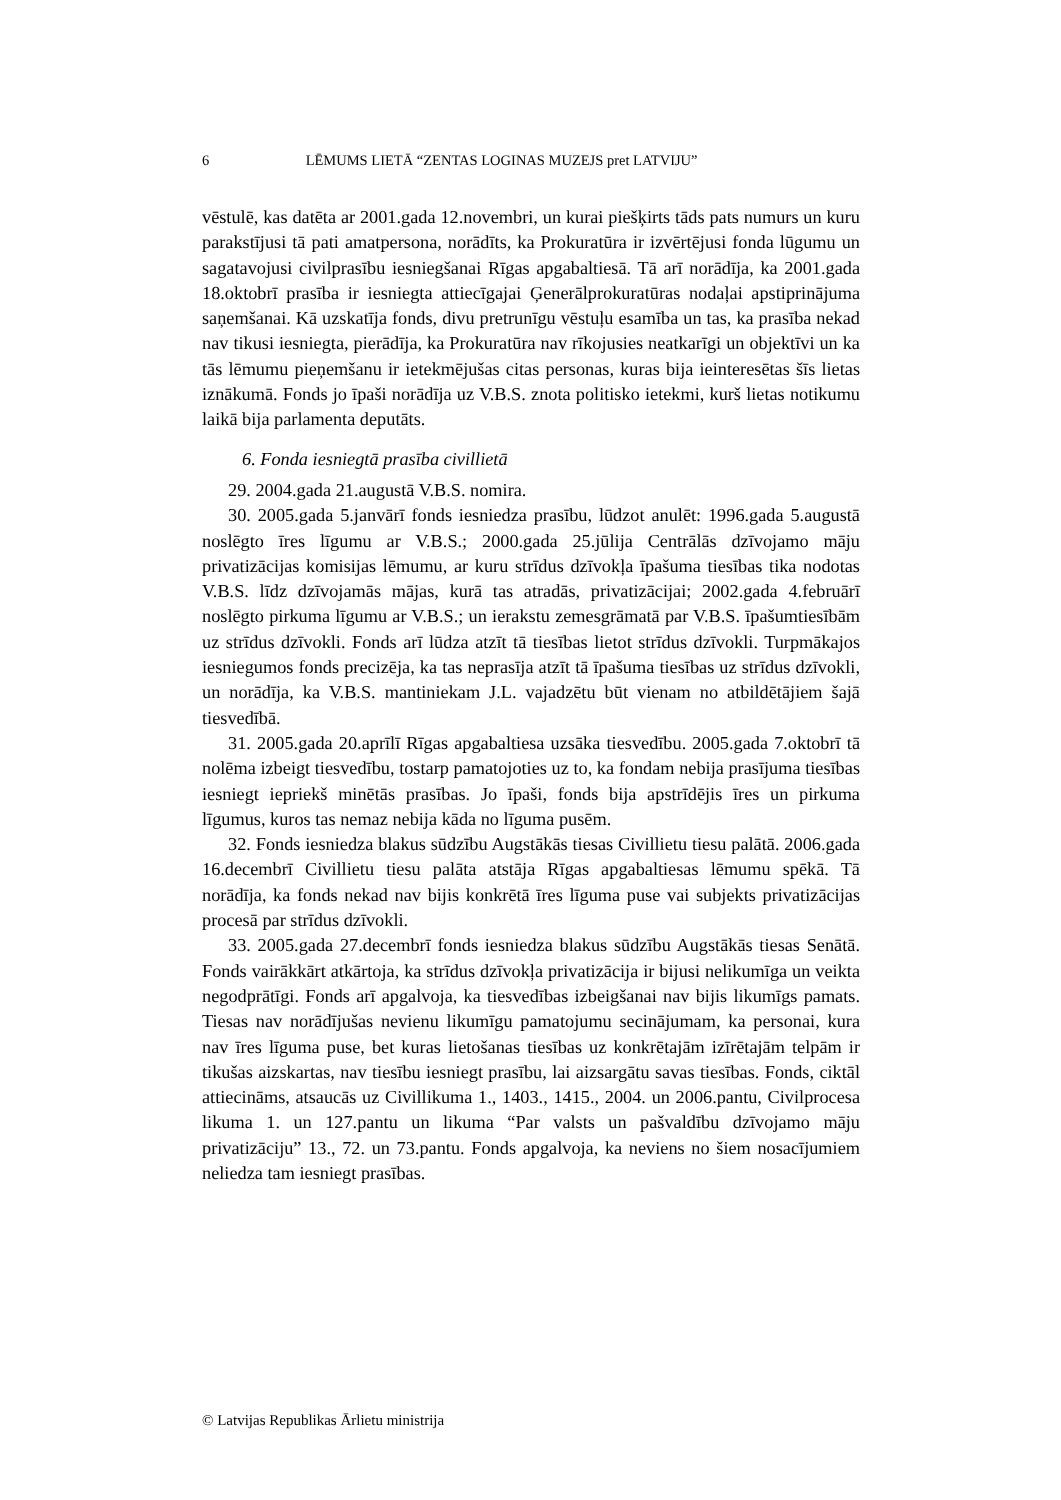6 LĒMUMS LIETĀ “ZENTAS LOGINAS MUZEJS pret LATVIJU”
vēstulē, kas datēta ar 2001.gada 12.novembri, un kurai piešķirts tāds pats numurs un kuru parakstījusi tā pati amatpersona, norādīts, ka Prokuratūra ir izvērtējusi fonda lūgumu un sagatavojusi civilprasību iesniegšanai Rīgas apgabaltiesā. Tā arī norādīja, ka 2001.gada 18.oktobrī prasība ir iesniegta attiecīgajai Ģenerālprokuratūras nodaļai apstiprinājuma saņemšanai. Kā uzskatīja fonds, divu pretrunīgu vēstuļu esamība un tas, ka prasība nekad nav tikusi iesniegta, pierādīja, ka Prokuratūra nav rīkojusies neatkarīgi un objektīvi un ka tās lēmumu pieņemšanu ir ietekmējušas citas personas, kuras bija ieinteresētas šīs lietas iznākumā. Fonds jo īpaši norādīja uz V.B.S. znota politisko ietekmi, kurš lietas notikumu laikā bija parlamenta deputāts.
6. Fonda iesniegtā prasība civillietā
29. 2004.gada 21.augustā V.B.S. nomira.
30. 2005.gada 5.janvārī fonds iesniedza prasību, lūdzot anulēt: 1996.gada 5.augustā noslēgto īres līgumu ar V.B.S.; 2000.gada 25.jūlija Centrālās dzīvojamo māju privatizācijas komisijas lēmumu, ar kuru strīdus dzīvokļa īpašuma tiesības tika nodotas V.B.S. līdz dzīvojamās mājas, kurā tas atradās, privatizācijai; 2002.gada 4.februārī noslēgto pirkuma līgumu ar V.B.S.; un ierakstu zemesgrāmatā par V.B.S. īpašumtiesībām uz strīdus dzīvokli. Fonds arī lūdza atzīt tā tiesības lietot strīdus dzīvokli. Turpmākajos iesniegumos fonds precizēja, ka tas neprasīja atzīt tā īpašuma tiesības uz strīdus dzīvokli, un norādīja, ka V.B.S. mantiniekam J.L. vajadzētu būt vienam no atbildētājiem šajā tiesvedībā.
31. 2005.gada 20.aprīlī Rīgas apgabaltiesa uzsāka tiesvedību. 2005.gada 7.oktobrī tā nolēma izbeigt tiesvedību, tostarp pamatojoties uz to, ka fondam nebija prasījuma tiesības iesniegt iepriekš minētās prasības. Jo īpaši, fonds bija apstrīdējis īres un pirkuma līgumus, kuros tas nemaz nebija kāda no līguma pusēm.
32. Fonds iesniedza blakus sūdzību Augstākās tiesas Civillietu tiesu palātā. 2006.gada 16.decembrī Civillietu tiesu palāta atstāja Rīgas apgabaltiesas lēmumu spēkā. Tā norādīja, ka fonds nekad nav bijis konkrētā īres līguma puse vai subjekts privatizācijas procesā par strīdus dzīvokli.
33. 2005.gada 27.decembrī fonds iesniedza blakus sūdzību Augstākās tiesas Senātā. Fonds vairākkārt atkārtoja, ka strīdus dzīvokļa privatizācija ir bijusi nelikumīga un veikta negodprātīgi. Fonds arī apgalvoja, ka tiesvedības izbeigšanai nav bijis likumīgs pamats. Tiesas nav norādījušas nevienu likumīgu pamatojumu secinājumam, ka personai, kura nav īres līguma puse, bet kuras lietošanas tiesības uz konkrētajām izīrētajām telpām ir tikušas aizskartas, nav tiesību iesniegt prasību, lai aizsargātu savas tiesības. Fonds, ciktāl attiecināms, atsaucās uz Civillikuma 1., 1403., 1415., 2004. un 2006.pantu, Civilprocesa likuma 1. un 127.pantu un likuma “Par valsts un pašvaldību dzīvojamo māju privatizāciju” 13., 72. un 73.pantu. Fonds apgalvoja, ka neviens no šiem nosacījumiem neliedza tam iesniegt prasības.
© Latvijas Republikas Ārlietu ministrija